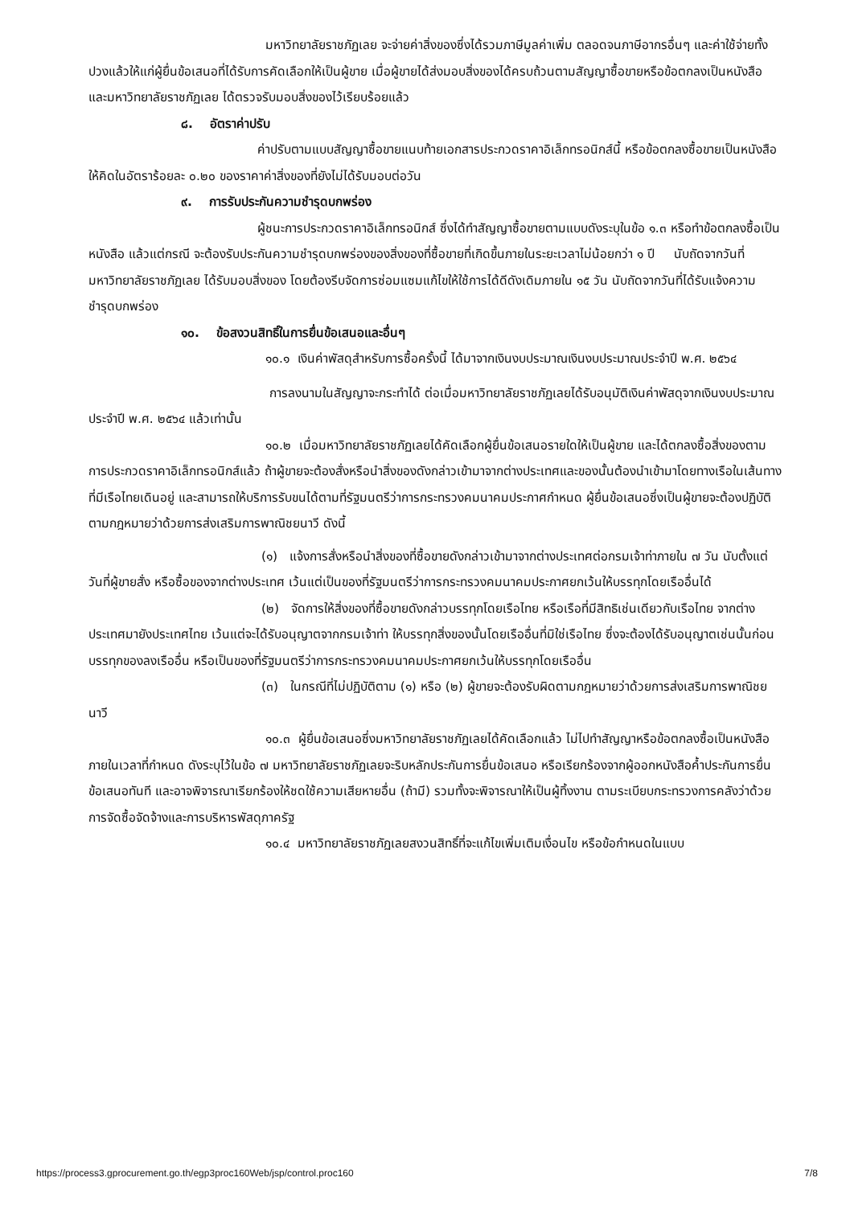มหาวิทยาลัยราชภัฏเลย จะจ่ายค่าสิ่งของซึ่งได้รวมภาษีมูลค่าเพิ่ม ตลอดจนภาษีอากรอื่นๆ และค่าใช้จ่ายทั้งปวงแล้วให้แก่ผู้ยื่นข้อเสนอที่ได้รับการคัดเลือกให้เป็นผู้ขาย เมื่อผู้ขายได้ส่งมอบสิ่งของได้ครบถ้วนตามสัญญาซื้อขายหรือข้อตกลงเป็นหนังสือ และมหาวิทยาลัยราชภัฏเลย ได้ตรวจรับมอบสิ่งของไว้เรียบร้อยแล้ว
๘. อัตราค่าปรับ
ค่าปรับตามแบบสัญญาซื้อขายแนบท้ายเอกสารประกวดราคาอิเล็กทรอนิกส์นี้ หรือข้อตกลงซื้อขายเป็นหนังสือ ให้คิดในอัตราร้อยละ ๐.๒๐ ของราคาค่าสิ่งของที่ยังไม่ได้รับมอบต่อวัน
๙. การรับประกันความชำรุดบกพร่อง
ผู้ชนะการประกวดราคาอิเล็กทรอนิกส์ ซึ่งได้ทำสัญญาซื้อขายตามแบบดังระบุในข้อ ๑.๓ หรือทำข้อตกลงซื้อเป็นหนังสือ แล้วแต่กรณี จะต้องรับประกันความชำรุดบกพร่องของสิ่งของที่ซื้อขายที่เกิดขึ้นภายในระยะเวลาไม่น้อยกว่า ๑ ปี นับถัดจากวันที่ มหาวิทยาลัยราชภัฏเลย ได้รับมอบสิ่งของ โดยต้องรีบจัดการซ่อมแซมแก้ไขให้ใช้การได้ดีดังเดิมภายใน ๑๕ วัน นับถัดจากวันที่ได้รับแจ้งความชำรุดบกพร่อง
๑๐. ข้อสงวนสิทธิ์ในการยื่นข้อเสนอและอื่นๆ
๑๐.๑ เงินค่าพัสดุสำหรับการซื้อครั้งนี้ ได้มาจากเงินงบประมาณเงินงบประมาณประจำปี พ.ศ. ๒๕๖๔
การลงนามในสัญญาจะกระทำได้ ต่อเมื่อมหาวิทยาลัยราชภัฏเลยได้รับอนุมัติเงินค่าพัสดุจากเงินงบประมาณประจำปี พ.ศ. ๒๕๖๔ แล้วเท่านั้น
๑๐.๒ เมื่อมหาวิทยาลัยราชภัฏเลยได้คัดเลือกผู้ยื่นข้อเสนอรายใดให้เป็นผู้ขาย และได้ตกลงซื้อสิ่งของตามการประกวดราคาอิเล็กทรอนิกส์แล้ว ถ้าผู้ขายจะต้องสั่งหรือนำสิ่งของดังกล่าวเข้ามาจากต่างประเทศและของนั้นต้องนำเข้ามาโดยทางเรือในเส้นทางที่มีเรือไทยเดินอยู่ และสามารถให้บริการรับขนได้ตามที่รัฐมนตรีว่าการกระทรวงคมนาคมประกาศกำหนด ผู้ยื่นข้อเสนอซึ่งเป็นผู้ขายจะต้องปฏิบัติตามกฎหมายว่าด้วยการส่งเสริมการพาณิชยนาวี ดังนี้
(๑) แจ้งการสั่งหรือนำสิ่งของที่ซื้อขายดังกล่าวเข้ามาจากต่างประเทศต่อกรมเจ้าท่าภายใน ๗ วัน นับตั้งแต่วันที่ผู้ขายสั่ง หรือซื้อของจากต่างประเทศ เว้นแต่เป็นของที่รัฐมนตรีว่าการกระทรวงคมนาคมประกาศยกเว้นให้บรรทุกโดยเรืออื่นได้
(๒) จัดการให้สิ่งของที่ซื้อขายดังกล่าวบรรทุกโดยเรือไทย หรือเรือที่มีสิทธิเช่นเดียวกับเรือไทย จากต่างประเทศมายังประเทศไทย เว้นแต่จะได้รับอนุญาตจากกรมเจ้าท่า ให้บรรทุกสิ่งของนั้นโดยเรืออื่นที่มิใช่เรือไทย ซึ่งจะต้องได้รับอนุญาตเช่นนั้นก่อนบรรทุกของลงเรืออื่น หรือเป็นของที่รัฐมนตรีว่าการกระทรวงคมนาคมประกาศยกเว้นให้บรรทุกโดยเรืออื่น
(๓) ในกรณีที่ไม่ปฏิบัติตาม (๑) หรือ (๒) ผู้ขายจะต้องรับผิดตามกฎหมายว่าด้วยการส่งเสริมการพาณิชยนาวี
๑๐.๓ ผู้ยื่นข้อเสนอซึ่งมหาวิทยาลัยราชภัฏเลยได้คัดเลือกแล้ว ไม่ไปทำสัญญาหรือข้อตกลงซื้อเป็นหนังสือภายในเวลาที่กำหนด ดังระบุไว้ในข้อ ๗ มหาวิทยาลัยราชภัฏเลยจะริบหลักประกันการยื่นข้อเสนอ หรือเรียกร้องจากผู้ออกหนังสือค้ำประกันการยื่นข้อเสนอทันที และอาจพิจารณาเรียกร้องให้ชดใช้ความเสียหายอื่น (ถ้ามี) รวมทั้งจะพิจารณาให้เป็นผู้ทิ้งงาน ตามระเบียบกระทรวงการคลังว่าด้วยการจัดซื้อจัดจ้างและการบริหารพัสดุภาครัฐ
๑๐.๔ มหาวิทยาลัยราชภัฏเลยสงวนสิทธิ์ที่จะแก้ไขเพิ่มเติมเงื่อนไข หรือข้อกำหนดในแบบ
https://process3.gprocurement.go.th/egp3proc160Web/jsp/control.proc160 7/8